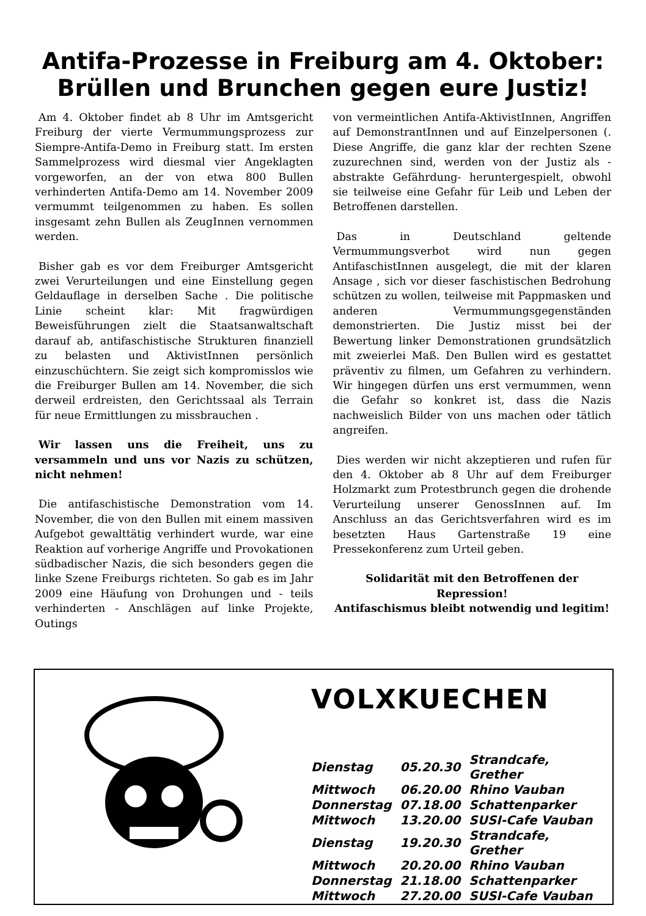Antifa-Prozesse in Freiburg am 4. Oktober:
Brüllen und Brunchen gegen eure Justiz!
Am 4. Oktober findet ab 8 Uhr im Amtsgericht Freiburg der vierte Vermummungsprozess zur Siempre-Antifa-Demo in Freiburg statt. Im ersten Sammelprozess wird diesmal vier Angeklagten vorgeworfen, an der von etwa 800 Bullen verhinderten Antifa-Demo am 14. November 2009 vermummt teilgenommen zu haben. Es sollen insgesamt zehn Bullen als ZeugInnen vernommen werden.
Bisher gab es vor dem Freiburger Amtsgericht zwei Verurteilungen und eine Einstellung gegen Geldauflage in derselben Sache . Die politische Linie scheint klar: Mit fragwürdigen Beweisführungen zielt die Staatsanwaltschaft darauf ab, antifaschistische Strukturen finanziell zu belasten und AktivistInnen persönlich einzuschüchtern. Sie zeigt sich kompromisslos wie die Freiburger Bullen am 14. November, die sich derweil erdreisten, den Gerichtssaal als Terrain für neue Ermittlungen zu missbrauchen .
Wir lassen uns die Freiheit, uns zu versammeln und uns vor Nazis zu schützen, nicht nehmen!
Die antifaschistische Demonstration vom 14. November, die von den Bullen mit einem massiven Aufgebot gewalttätig verhindert wurde, war eine Reaktion auf vorherige Angriffe und Provokationen südbadischer Nazis, die sich besonders gegen die linke Szene Freiburgs richteten. So gab es im Jahr 2009 eine Häufung von Drohungen und - teils verhinderten - Anschlägen auf linke Projekte, Outings
von vermeintlichen Antifa-AktivistInnen, Angriffen auf DemonstrantInnen und auf Einzelpersonen (. Diese Angriffe, die ganz klar der rechten Szene zuzurechnen sind, werden von der Justiz als -abstrakte Gefährdung- heruntergespielt, obwohl sie teilweise eine Gefahr für Leib und Leben der Betroffenen darstellen.
Das in Deutschland geltende Vermummungsverbot wird nun gegen AntifaschistInnen ausgelegt, die mit der klaren Ansage , sich vor dieser faschistischen Bedrohung schützen zu wollen, teilweise mit Pappmasken und anderen Vermummungsgegenständen demonstrierten. Die Justiz misst bei der Bewertung linker Demonstrationen grundsätzlich mit zweierlei Maß. Den Bullen wird es gestattet präventiv zu filmen, um Gefahren zu verhindern. Wir hingegen dürfen uns erst vermummen, wenn die Gefahr so konkret ist, dass die Nazis nachweislich Bilder von uns machen oder tätlich angreifen.
Dies werden wir nicht akzeptieren und rufen für den 4. Oktober ab 8 Uhr auf dem Freiburger Holzmarkt zum Protestbrunch gegen die drohende Verurteilung unserer GenossInnen auf. Im Anschluss an das Gerichtsverfahren wird es im besetzten Haus Gartenstraße 19 eine Pressekonferenz zum Urteil geben.
Solidarität mit den Betroffenen der
Repression!
Antifaschismus bleibt notwendig und legitim!
VOLXKUECHEN
| Dienstag | 05.20.30 | Strandcafe, Grether |
| Mittwoch | 06.20.00 | Rhino Vauban |
| Donnerstag | 07.18.00 | Schattenparker |
| Mittwoch | 13.20.00 | SUSI-Cafe Vauban |
| Dienstag | 19.20.30 | Strandcafe, Grether |
| Mittwoch | 20.20.00 | Rhino Vauban |
| Donnerstag | 21.18.00 | Schattenparker |
| Mittwoch | 27.20.00 | SUSI-Cafe Vauban |